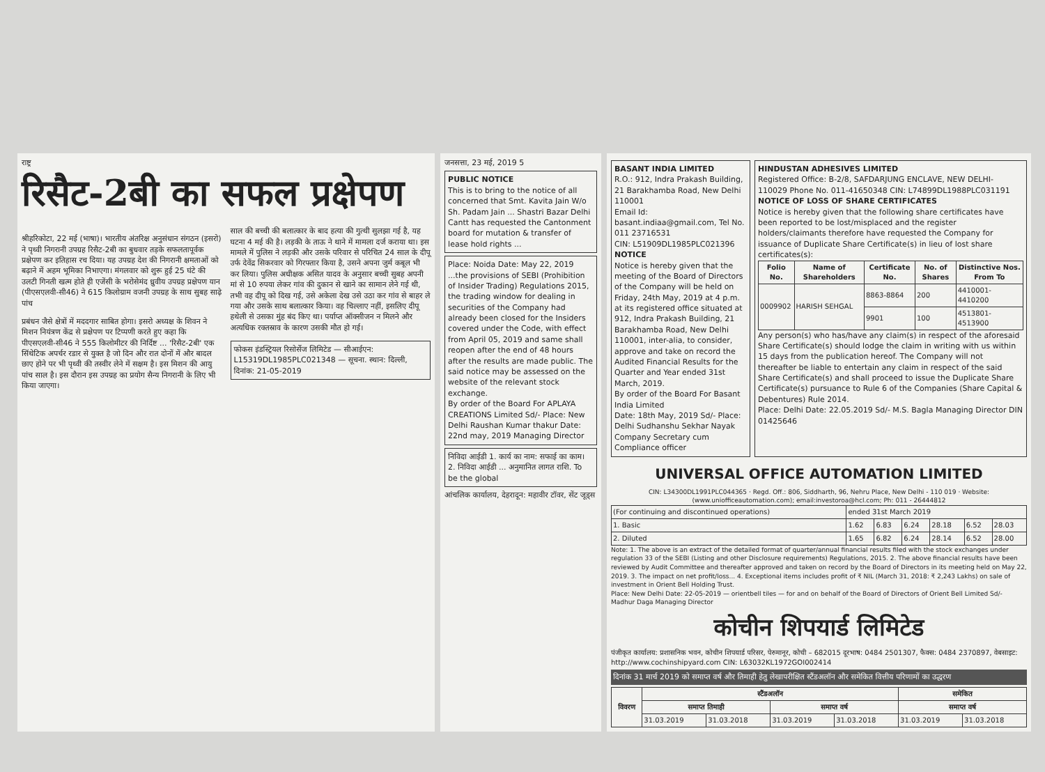राष्ट्र
रिसैट-2बी का सफल प्रक्षेपण
श्रीहरिकोटा, 22 मई (भाषा)। भारतीय अंतरिक्ष अनुसंधान संगठन (इसरो) ने पृथ्वी निगरानी उपग्रह रिसैट-2बी का बुधवार तड़के सफलतापूर्वक प्रक्षेपण कर इतिहास रच दिया। यह उपग्रह देश की निगरानी क्षमताओं को बढ़ाने में अहम भूमिका निभाएगा। मंगलवार को शुरू हुई 25 घंटे की उलटी गिनती खत्म होते ही एजेंसी के भरोसेमंद ध्रुवीय उपग्रह प्रक्षेपण यान (पीएसएलवी-सी46) ने 615 किलोग्राम वजनी उपग्रह के साथ सुबह साढ़े पांच
प्रबंधन जैसे क्षेत्रों में मददगार साबित होगा। इसरो अध्यक्ष के शिवन ने मिशन नियंत्रण केंद्र से प्रक्षेपण पर टिप्पणी करते हुए कहा कि पीएसएलवी-सी46 ने 555 किलोमीटर की निर्दिष्ट ... 'रिसैट-2बी' एक सिंथेटिक अपर्चर रडार से युक्त है जो दिन और रात दोनों में और बादल छाए होने पर भी पृथ्वी की तस्वीर लेने में सक्षम है। इस मिशन की आयु पांच साल है। इस दौरान इस उपग्रह का प्रयोग सैन्य निगरानी के लिए भी किया जाएगा।
साल की बच्ची की बलात्कार के बाद हत्या की गुत्थी सुलझा गई है, यह घटना 4 मई की है। लड़की के ताऊ ने थाने में मामला दर्ज कराया था। इस मामले में पुलिस ने लड़की और उसके परिवार से परिचित 24 साल के दीपू उर्फ देवेंद्र सिकरवार को गिरफ्तार किया है, उसने अपना जुर्म कबूल भी कर लिया। पुलिस अधीक्षक असित यादव के अनुसार बच्ची सुबह अपनी मां से 10 रुपया लेकर गांव की दुकान से खाने का सामान लेने गई थी, तभी वह दीपू को दिख गई, उसे अकेला देख उसे उठा कर गांव से बाहर ले गया और उसके साथ बलात्कार किया। वह चिल्लाए नहीं, इसलिए दीपू हथेली से उसका मुंह बंद किए था। पर्याप्त ऑक्सीजन न मिलने और अत्यधिक रक्तस्राव के कारण उसकी मौत हो गई।
फोकस इंडस्ट्रियल रिसोर्सेज लिमिटेड — सीआईएन: L15319DL1985PLC021348 — सूचना. स्थान: दिल्ली, दिनांक: 21-05-2019
जनसत्ता, 23 मई, 2019 5
PUBLIC NOTICE
This is to bring to the notice of all concerned that Smt. Kavita Jain W/o Sh. Padam Jain ... Shastri Bazar Delhi Cantt has requested the Cantonment board for mutation & transfer of lease hold rights ...
Place: Noida Date: May 22, 2019
...the provisions of SEBI (Prohibition of Insider Trading) Regulations 2015, the trading window for dealing in securities of the Company had already been closed for the Insiders covered under the Code, with effect from April 05, 2019 and same shall reopen after the end of 48 hours after the results are made public. The said notice may be assessed on the website of the relevant stock exchange.
By order of the Board For APLAYA CREATIONS Limited Sd/- Place: New Delhi Raushan Kumar thakur Date: 22nd may, 2019 Managing Director
निविदा आईडी 1. कार्य का नाम: सफाई का काम। 2. निविदा आईडी ... अनुमानित लागत राशि. To be the global
आंचलिक कार्यालय, देहरादून: महावीर टॉवर, सेंट जूड्स
BASANT INDIA LIMITED
R.O.: 912, Indra Prakash Building, 21 Barakhamba Road, New Delhi 110001
Email Id: basant.indiaa@gmail.com, Tel No. 011 23716531
CIN: L51909DL1985PLC021396
NOTICE
Notice is hereby given that the meeting of the Board of Directors of the Company will be held on Friday, 24th May, 2019 at 4 p.m. at its registered office situated at 912, Indra Prakash Building, 21 Barakhamba Road, New Delhi 110001, inter-alia, to consider, approve and take on record the Audited Financial Results for the Quarter and Year ended 31st March, 2019.
By order of the Board For Basant India Limited
Date: 18th May, 2019 Sd/- Place: Delhi Sudhanshu Sekhar Nayak Company Secretary cum Compliance officer
HINDUSTAN ADHESIVES LIMITED
Registered Office: B-2/8, SAFDARJUNG ENCLAVE, NEW DELHI- 110029 Phone No. 011-41650348 CIN: L74899DL1988PLC031191
NOTICE OF LOSS OF SHARE CERTIFICATES
Notice is hereby given that the following share certificates have been reported to be lost/misplaced and the register holders/claimants therefore have requested the Company for issuance of Duplicate Share Certificate(s) in lieu of lost share certificates(s):
| Folio No. | Name of Shareholders | Certificate No. | No. of Shares | Distinctive Nos. From To |
| --- | --- | --- | --- | --- |
| 0009902 | HARISH SEHGAL | 8863-8864 | 200 | 4410001-4410200 |
| | | 9901 | 100 | 4513801-4513900 |
Any person(s) who has/have any claim(s) in respect of the aforesaid Share Certificate(s) should lodge the claim in writing with us within 15 days from the publication hereof. The Company will not thereafter be liable to entertain any claim in respect of the said Share Certificate(s) and shall proceed to issue the Duplicate Share Certificate(s) pursuance to Rule 6 of the Companies (Share Capital & Debentures) Rule 2014.
Place: Delhi Date: 22.05.2019 Sd/- M.S. Bagla Managing Director DIN 01425646
UNIVERSAL OFFICE AUTOMATION LIMITED
CIN: L34300DL1991PLC044365 · Regd. Off.: 806, Siddharth, 96, Nehru Place, New Delhi - 110 019 · Website: (www.uniofficeautomation.com); email:investoroa@hcl.com; Ph: 011 - 26444812
| (For continuing and discontinued operations) | ended 31st March 2019 | | | | | |
| 1. Basic | 1.62 | 6.83 | 6.24 | 28.18 | 6.52 | 28.03 |
| 2. Diluted | 1.65 | 6.82 | 6.24 | 28.14 | 6.52 | 28.00 |
Note: 1. The above is an extract of the detailed format of quarter/annual financial results filed with the stock exchanges under regulation 33 of the SEBI (Listing and other Disclosure requirements) Regulations, 2015. 2. The above financial results have been reviewed by Audit Committee and thereafter approved and taken on record by the Board of Directors in its meeting held on May 22, 2019. 3. The impact on net profit/loss... 4. Exceptional items includes profit of ₹ NIL (March 31, 2018: ₹ 2,243 Lakhs) on sale of investment in Orient Bell Holding Trust.
Place: New Delhi Date: 22-05-2019 — orientbell tiles — for and on behalf of the Board of Directors of Orient Bell Limited Sd/- Madhur Daga Managing Director
कोचीन शिपयार्ड लिमिटेड
पंजीकृत कार्यालय: प्रशासनिक भवन, कोचीन शिपयार्ड परिसर, पेरुमानूर, कोची – 682015 दूरभाष: 0484 2501307, फैक्स: 0484 2370897, वेबसाइट: http://www.cochinshipyard.com CIN: L63032KL1972GOI002414
दिनांक 31 मार्च 2019 को समाप्त वर्ष और तिमाही हेतु लेखापरीक्षित स्टैंडअलॉन और समेकित वित्तीय परिणामों का उद्धरण
| विवरण | स्टैंडअलॉन | | | | समेकित | |
| --- | --- | --- | --- | --- | --- | --- |
| | समाप्त तिमाही | | समाप्त वर्ष | | समाप्त वर्ष | |
| | 31.03.2019 | 31.03.2018 | 31.03.2019 | 31.03.2018 | 31.03.2019 | 31.03.2018 |